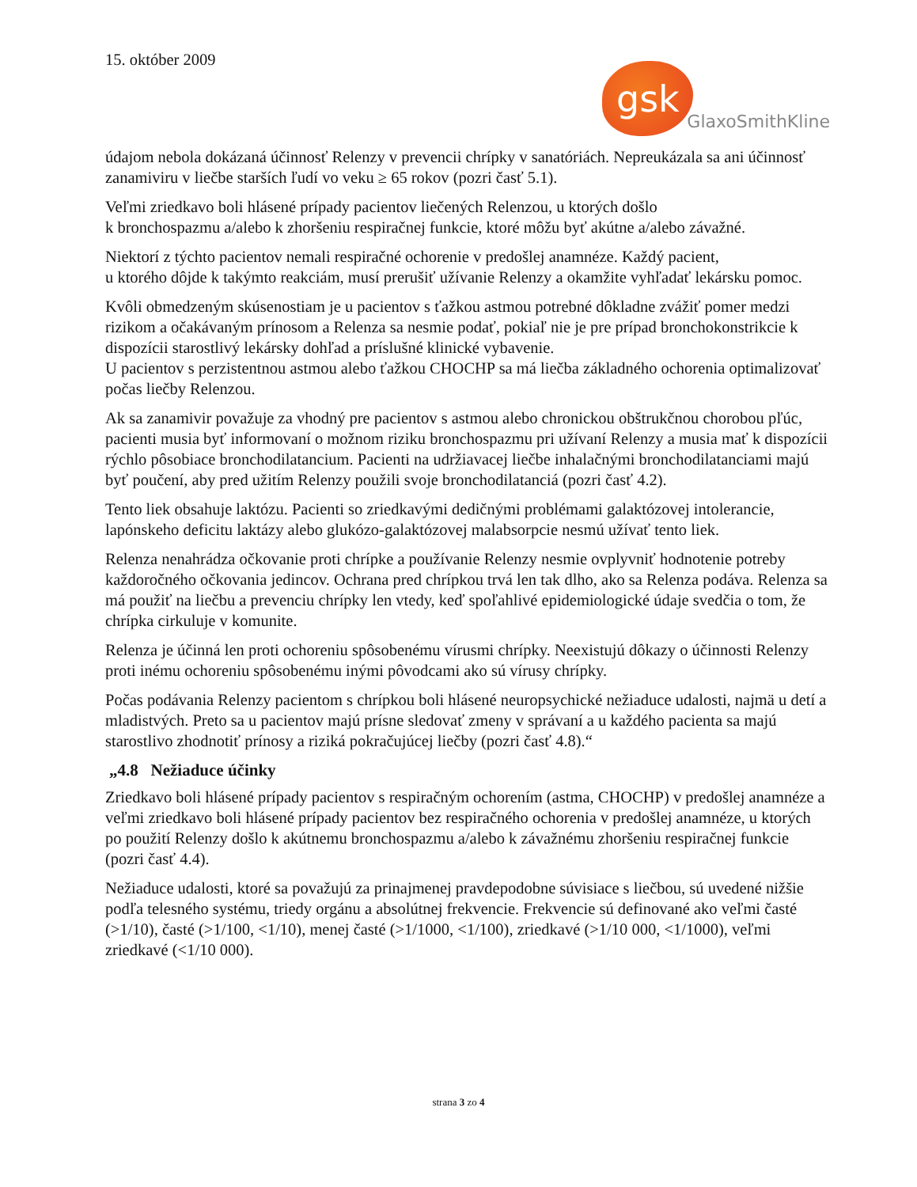15. október 2009
gsk
GlaxoSmithKline
údajom nebola dokázaná účinnosť Relenzy v prevencii chrípky v sanatóriách. Nepreukázala sa ani účinnosť zanamiviru v liečbe starších ľudí vo veku ≥ 65 rokov (pozri časť 5.1).
Veľmi zriedkavo boli hlásené prípady pacientov liečených Relenzou, u ktorých došlo
k bronchospazmu a/alebo k zhoršeniu respiračnej funkcie, ktoré môžu byť akútne a/alebo závažné.
Niektorí z týchto pacientov nemali respiračné ochorenie v predošlej anamnéze. Každý pacient,
u ktorého dôjde k takýmto reakciám, musí prerušiť užívanie Relenzy a okamžite vyhľadať lekársku pomoc.
Kvôli obmedzeným skúsenostiam je u pacientov s ťažkou astmou potrebné dôkladne zvážiť pomer medzi rizikom a očakávaným prínosom a Relenza sa nesmie podať, pokiaľ nie je pre prípad bronchokonstrikcie k dispozícii starostlivý lekársky dohľad a príslušné klinické vybavenie.
U pacientov s perzistentnou astmou alebo ťažkou CHOCHP sa má liečba základného ochorenia optimalizovať počas liečby Relenzou.
Ak sa zanamivir považuje za vhodný pre pacientov s astmou alebo chronickou obštrukčnou chorobou pľúc, pacienti musia byť informovaní o možnom riziku bronchospazmu pri užívaní Relenzy a musia mať k dispozícii rýchlo pôsobiace bronchodilatancium. Pacienti na udržiavacej liečbe inhalačnými bronchodilatanciami majú byť poučení, aby pred užitím Relenzy použili svoje bronchodilatanciá (pozri časť 4.2).
Tento liek obsahuje laktózu. Pacienti so zriedkavými dedičnými problémami galaktózovej intolerancie, lapónskeho deficitu laktázy alebo glukózo-galaktózovej malabsorpcie nesmú užívať tento liek.
Relenza nenahrádza očkovanie proti chrípke a používanie Relenzy nesmie ovplyvniť hodnotenie potreby každoročného očkovania jedincov. Ochrana pred chrípkou trvá len tak dlho, ako sa Relenza podáva. Relenza sa má použiť na liečbu a prevenciu chrípky len vtedy, keď spoľahlivé epidemiologické údaje svedčia o tom, že chrípka cirkuluje v komunite.
Relenza je účinná len proti ochoreniu spôsobenému vírusmi chrípky. Neexistujú dôkazy o účinnosti Relenzy proti inému ochoreniu spôsobenému inými pôvodcami ako sú vírusy chrípky.
Počas podávania Relenzy pacientom s chrípkou boli hlásené neuropsychické nežiaduce udalosti, najmä u detí a mladistvých. Preto sa u pacientov majú prísne sledovať zmeny v správaní a u každého pacienta sa majú starostlivo zhodnotiť prínosy a riziká pokračujúcej liečby (pozri časť 4.8).“
„4.8 Nežiaduce účinky
Zriedkavo boli hlásené prípady pacientov s respiračným ochorením (astma, CHOCHP) v predošlej anamnéze a veľmi zriedkavo boli hlásené prípady pacientov bez respiračného ochorenia v predošlej anamnéze, u ktorých po použití Relenzy došlo k akútnemu bronchospazmu a/alebo k závažnému zhoršeniu respiračnej funkcie (pozri časť 4.4).
Nežiaduce udalosti, ktoré sa považujú za prinajmenej pravdepodobne súvisiace s liečbou, sú uvedené nižšie podľa telesného systému, triedy orgánu a absolútnej frekvencie. Frekvencie sú definované ako veľmi časté (>1/10), časté (>1/100, <1/10), menej časté (>1/1000, <1/100), zriedkavé (>1/10 000, <1/1000), veľmi zriedkavé (<1/10 000).
strana 3 zo 4